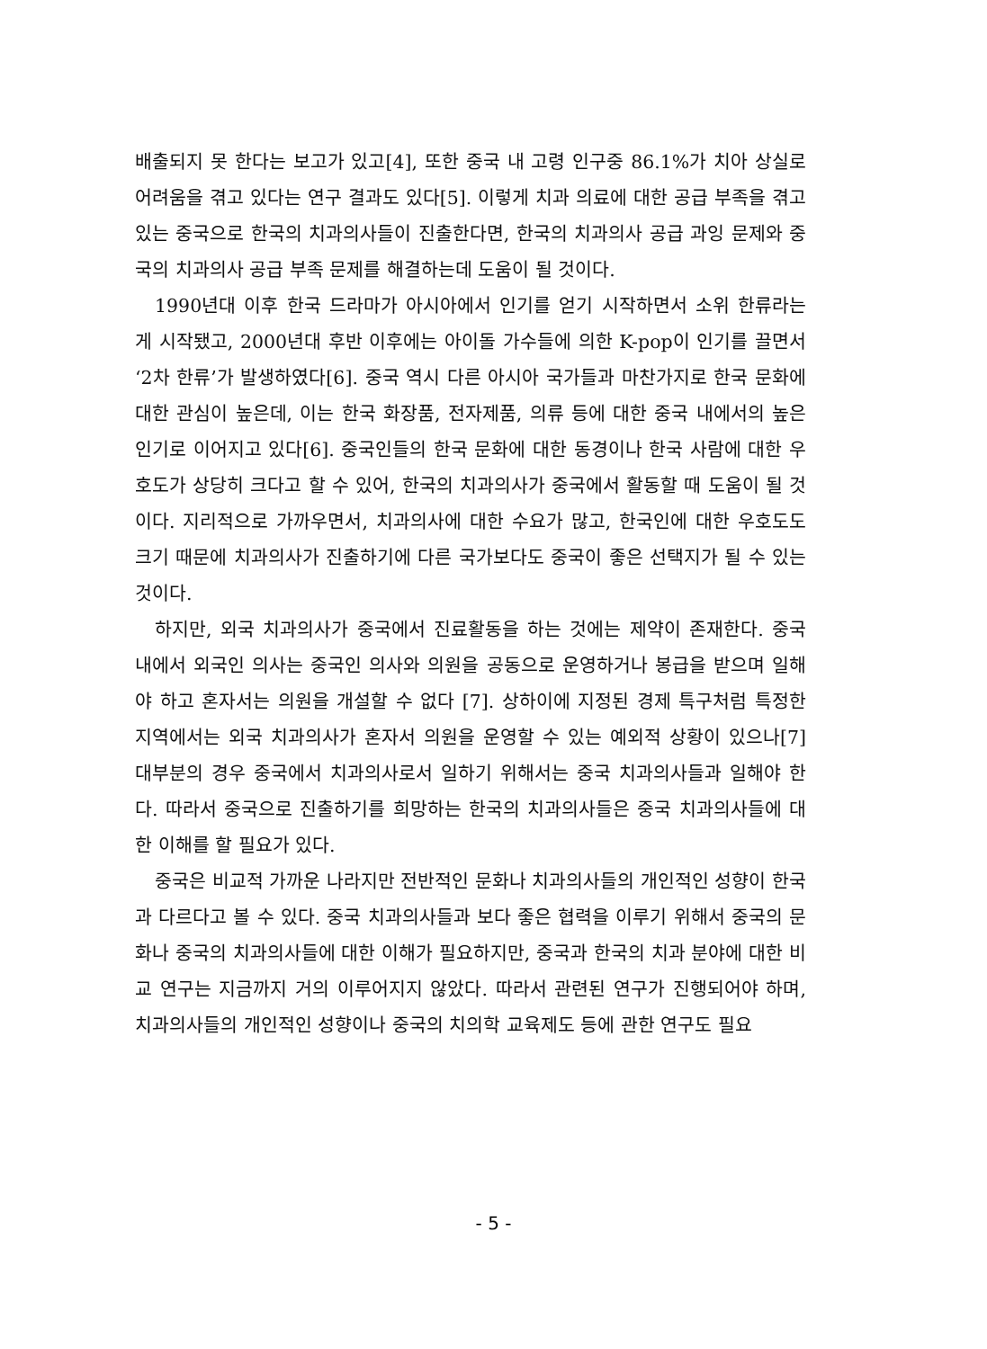배출되지 못 한다는 보고가 있고[4], 또한 중국 내 고령 인구중 86.1%가 치아 상실로 어려움을 겪고 있다는 연구 결과도 있다[5]. 이렇게 치과 의료에 대한 공급 부족을 겪고 있는 중국으로 한국의 치과의사들이 진출한다면, 한국의 치과의사 공급 과잉 문제와 중국의 치과의사 공급 부족 문제를 해결하는데 도움이 될 것이다.
1990년대 이후 한국 드라마가 아시아에서 인기를 얻기 시작하면서 소위 한류라는 게 시작됐고, 2000년대 후반 이후에는 아이돌 가수들에 의한 K-pop이 인기를 끌면서 ‘2차 한류’가 발생하였다[6]. 중국 역시 다른 아시아 국가들과 마찬가지로 한국 문화에 대한 관심이 높은데, 이는 한국 화장품, 전자제품, 의류 등에 대한 중국 내에서의 높은 인기로 이어지고 있다[6]. 중국인들의 한국 문화에 대한 동경이나 한국 사람에 대한 우호도가 상당히 크다고 할 수 있어, 한국의 치과의사가 중국에서 활동할 때 도움이 될 것이다. 지리적으로 가까우면서, 치과의사에 대한 수요가 많고, 한국인에 대한 우호도도 크기 때문에 치과의사가 진출하기에 다른 국가보다도 중국이 좋은 선택지가 될 수 있는 것이다.
하지만, 외국 치과의사가 중국에서 진료활동을 하는 것에는 제약이 존재한다. 중국 내에서 외국인 의사는 중국인 의사와 의원을 공동으로 운영하거나 봉급을 받으며 일해야 하고 혼자서는 의원을 개설할 수 없다 [7]. 상하이에 지정된 경제 특구처럼 특정한 지역에서는 외국 치과의사가 혼자서 의원을 운영할 수 있는 예외적 상황이 있으나[7] 대부분의 경우 중국에서 치과의사로서 일하기 위해서는 중국 치과의사들과 일해야 한다. 따라서 중국으로 진출하기를 희망하는 한국의 치과의사들은 중국 치과의사들에 대한 이해를 할 필요가 있다.
중국은 비교적 가까운 나라지만 전반적인 문화나 치과의사들의 개인적인 성향이 한국과 다르다고 볼 수 있다. 중국 치과의사들과 보다 좋은 협력을 이루기 위해서 중국의 문화나 중국의 치과의사들에 대한 이해가 필요하지만, 중국과 한국의 치과 분야에 대한 비교 연구는 지금까지 거의 이루어지지 않았다. 따라서 관련된 연구가 진행되어야 하며, 치과의사들의 개인적인 성향이나 중국의 치의학 교육제도 등에 관한 연구도 필요
- 5 -